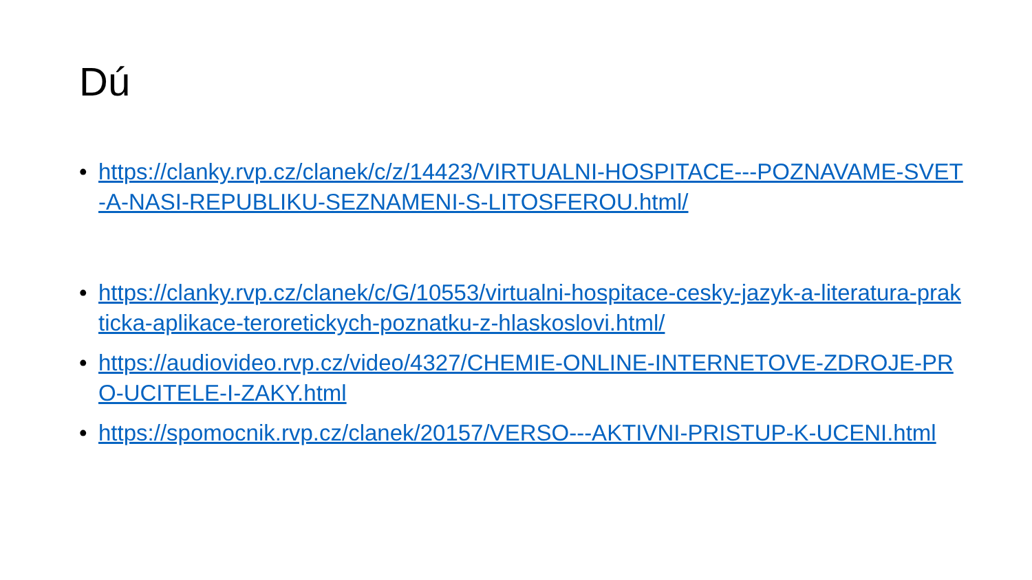Dú
• https://clanky.rvp.cz/clanek/c/z/14423/VIRTUALNI-HOSPITACE---POZNAVAME-SVET-A-NASI-REPUBLIKU-SEZNAMENI-S-LITOSFEROU.html/
• https://clanky.rvp.cz/clanek/c/G/10553/virtualni-hospitace-cesky-jazyk-a-literatura-prakticka-aplikace-teroretickych-poznatku-z-hlaskoslovi.html/
• https://audiovideo.rvp.cz/video/4327/CHEMIE-ONLINE-INTERNETOVE-ZDROJE-PRO-UCITELE-I-ZAKY.html
• https://spomocnik.rvp.cz/clanek/20157/VERSO---AKTIVNI-PRISTUP-K-UCENI.html